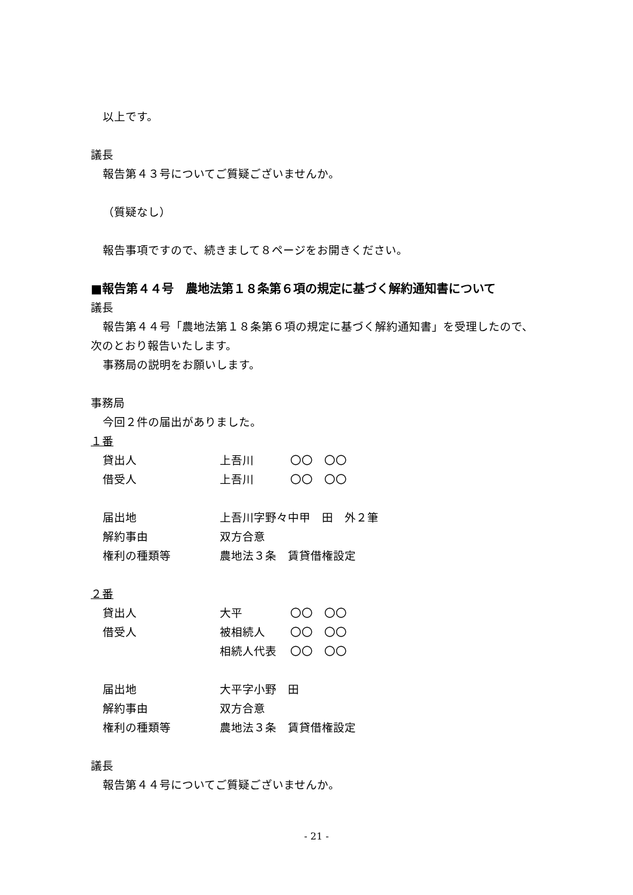以上です。
議長
報告第４３号についてご質疑ございませんか。
（質疑なし）
報告事項ですので、続きまして８ページをお開きください。
■報告第４４号　農地法第１８条第６項の規定に基づく解約通知書について
議長
報告第４４号「農地法第１８条第６項の規定に基づく解約通知書」を受理したので、
次のとおり報告いたします。
事務局の説明をお願いします。
事務局
今回２件の届出がありました。
１番
| 貸出人 | 上吾川 | 〇〇 〇〇 |
| 借受人 | 上吾川 | 〇〇 〇〇 |
| 届出地 | 上吾川字野々中甲 田 外２筆 | |
| 解約事由 | 双方合意 | |
| 権利の種類等 | 農地法３条 賃貸借権設定 | |
２番
| 貸出人 | 大平 | 〇〇 〇〇 |
| 借受人 | 被相続人 | 〇〇 〇〇 |
| | 相続人代表 | 〇〇 〇〇 |
| 届出地 | 大平字小野 田 | |
| 解約事由 | 双方合意 | |
| 権利の種類等 | 農地法３条 賃貸借権設定 | |
議長
報告第４４号についてご質疑ございませんか。
- 21 -